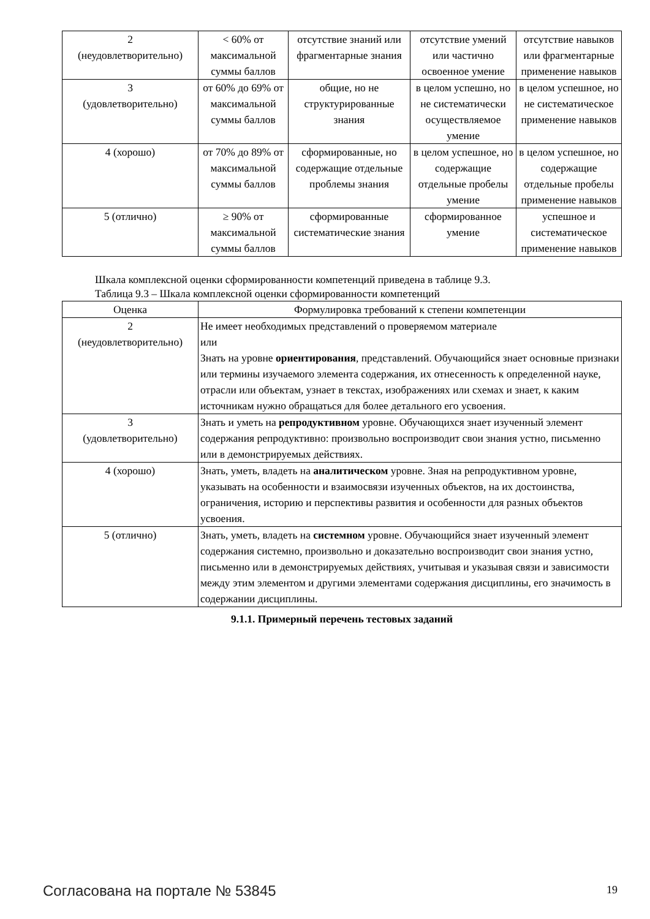| 2 (неудовлетворительно) | < 60% от максимальной суммы баллов | отсутствие знаний или фрагментарные знания | отсутствие умений или частично освоенное умение | отсутствие навыков или фрагментарные применение навыков |
| 3 (удовлетворительно) | от 60% до 69% от максимальной суммы баллов | общие, но не структурированные знания | в целом успешно, но не систематически осуществляемое умение | в целом успешное, но не систематическое применение навыков |
| 4 (хорошо) | от 70% до 89% от максимальной суммы баллов | сформированные, но содержащие отдельные проблемы знания | в целом успешное, но содержащие отдельные пробелы умение | в целом успешное, но содержащие отдельные пробелы применение навыков |
| 5 (отлично) | ≥ 90% от максимальной суммы баллов | сформированные систематические знания | сформированное умение | успешное и систематическое применение навыков |
Шкала комплексной оценки сформированности компетенций приведена в таблице 9.3.
Таблица 9.3 – Шкала комплексной оценки сформированности компетенций
| Оценка | Формулировка требований к степени компетенции |
| --- | --- |
| 2 (неудовлетворительно) | Не имеет необходимых представлений о проверяемом материале или Знать на уровне ориентирования , представлений. Обучающийся знает основные признаки или термины изучаемого элемента содержания, их отнесенность к определенной науке, отрасли или объектам, узнает в текстах, изображениях или схемах и знает, к каким источникам нужно обращаться для более детального его усвоения. |
| 3 (удовлетворительно) | Знать и уметь на репродуктивном уровне. Обучающихся знает изученный элемент содержания репродуктивно: произвольно воспроизводит свои знания устно, письменно или в демонстрируемых действиях. |
| 4 (хорошо) | Знать, уметь, владеть на аналитическом уровне. Зная на репродуктивном уровне, указывать на особенности и взаимосвязи изученных объектов, на их достоинства, ограничения, историю и перспективы развития и особенности для разных объектов усвоения. |
| 5 (отлично) | Знать, уметь, владеть на системном уровне. Обучающийся знает изученный элемент содержания системно, произвольно и доказательно воспроизводит свои знания устно, письменно или в демонстрируемых действиях, учитывая и указывая связи и зависимости между этим элементом и другими элементами содержания дисциплины, его значимость в содержании дисциплины. |
9.1.1. Примерный перечень тестовых заданий
Согласована на портале № 53845 19